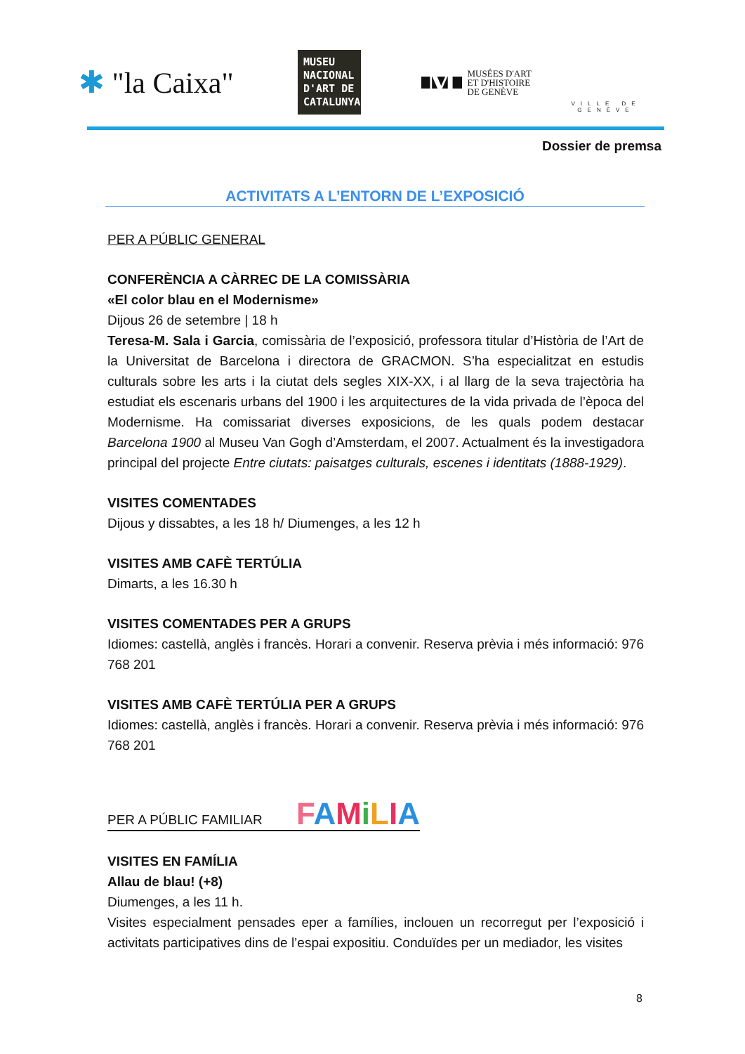✱ "la Caixa"
MUSEU NACIONAL D'ART DE CATALUNYA
M
MUSÉES D'ART
ET D'HISTOIRE
DE GENÈVE
VILLE DE GENÈVE
Dossier de premsa
ACTIVITATS A L’ENTORN DE L’EXPOSICIÓ
PER A PÚBLIC GENERAL
CONFERÈNCIA A CÀRREC DE LA COMISSÀRIA
«El color blau en el Modernisme»
Dijous 26 de setembre | 18 h
Teresa-M. Sala i Garcia, comissària de l’exposició, professora titular d’Història de l’Art de la Universitat de Barcelona i directora de GRACMON. S’ha especialitzat en estudis culturals sobre les arts i la ciutat dels segles XIX-XX, i al llarg de la seva trajectòria ha estudiat els escenaris urbans del 1900 i les arquitectures de la vida privada de l’època del Modernisme. Ha comissariat diverses exposicions, de les quals podem destacar Barcelona 1900 al Museu Van Gogh d’Amsterdam, el 2007. Actualment és la investigadora principal del projecte Entre ciutats: paisatges culturals, escenes i identitats (1888-1929).
VISITES COMENTADES
Dijous y dissabtes, a les 18 h/ Diumenges, a les 12 h
VISITES AMB CAFÈ TERTÚLIA
Dimarts, a les 16.30 h
VISITES COMENTADES PER A GRUPS
Idiomes: castellà, anglès i francès. Horari a convenir. Reserva prèvia i més informació: 976 768 201
VISITES AMB CAFÈ TERTÚLIA PER A GRUPS
Idiomes: castellà, anglès i francès. Horari a convenir. Reserva prèvia i més informació: 976 768 201
PER A PÚBLIC FAMILIAR FAMiLIA
VISITES EN FAMÍLIA
Allau de blau! (+8)
Diumenges, a les 11 h.
Visites especialment pensades eper a famílies, inclouen un recorregut per l’exposició i activitats participatives dins de l’espai expositiu. Conduïdes per un mediador, les visites
8